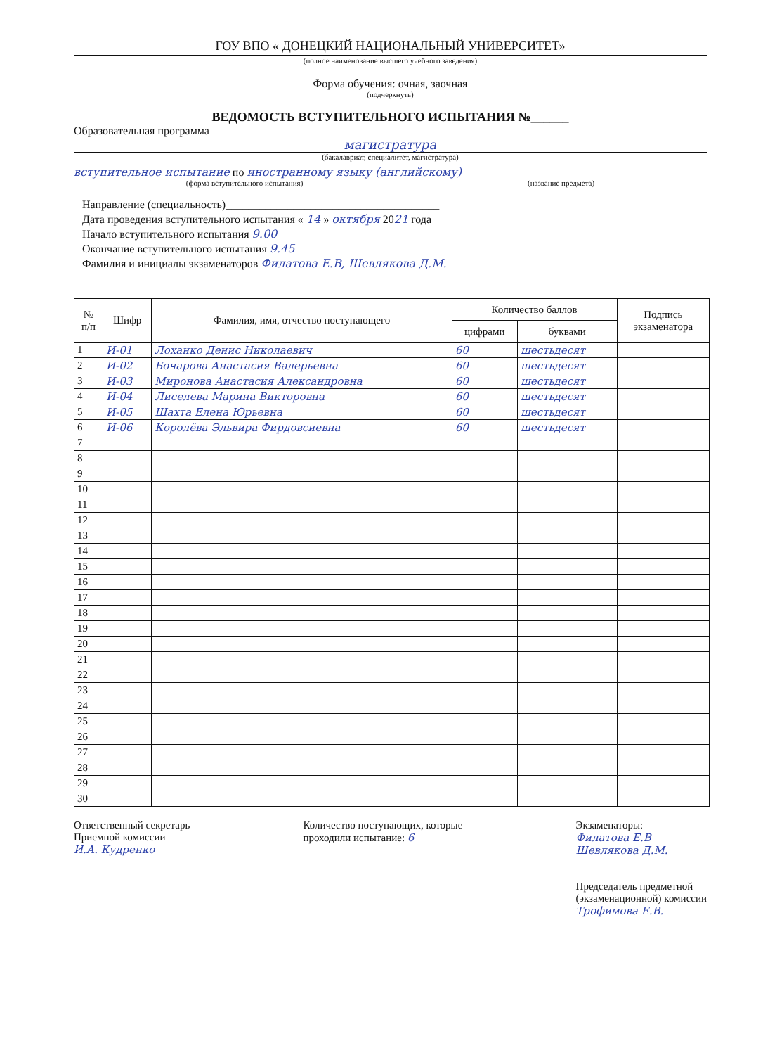ГОУ ВПО « ДОНЕЦКИЙ НАЦИОНАЛЬНЫЙ УНИВЕРСИТЕТ»
(полное наименование высшего учебного заведения)
Форма обучения: очная, заочная
(подчеркнуть)
ВЕДОМОСТЬ ВСТУПИТЕЛЬНОГО ИСПЫТАНИЯ №______
Образовательная программа
магистратура
(бакалавриат, специалитет, магистратура)
вступительное испытание по иностранному языку (английскому)
(форма вступительного испытания) (название предмета)
Направление (специальность)______________________________________
Дата проведения вступительного испытания « 14 » октября 2021 года
Начало вступительного испытания 9.00
Окончание вступительного испытания 9.45
Фамилия и инициалы экзаменаторов Филатова Е.В, Шевлякова Д.М.
| № п/п | Шифр | Фамилия, имя, отчество поступающего | Количество баллов | | Подпись экзаменатора |
| --- | --- | --- | --- | --- | --- |
| | | | цифрами | буквами | |
| 1 | И-01 | Лоханко Денис Николаевич | 60 | шестьдесят | |
| 2 | И-02 | Бочарова Анастасия Валерьевна | 60 | шестьдесят | |
| 3 | И-03 | Миронова Анастасия Александровна | 60 | шестьдесят | |
| 4 | И-04 | Лиселева Марина Викторовна | 60 | шестьдесят | |
| 5 | И-05 | Шахта Елена Юрьевна | 60 | шестьдесят | |
| 6 | И-06 | Королёва Эльвира Фирдовсиевна | 60 | шестьдесят | |
| 7 | | | | | |
| 8 | | | | | |
| 9 | | | | | |
| 10 | | | | | |
| 11 | | | | | |
| 12 | | | | | |
| 13 | | | | | |
| 14 | | | | | |
| 15 | | | | | |
| 16 | | | | | |
| 17 | | | | | |
| 18 | | | | | |
| 19 | | | | | |
| 20 | | | | | |
| 21 | | | | | |
| 22 | | | | | |
| 23 | | | | | |
| 24 | | | | | |
| 25 | | | | | |
| 26 | | | | | |
| 27 | | | | | |
| 28 | | | | | |
| 29 | | | | | |
| 30 | | | | | |
Ответственный секретарь
Приемной комиссии
И.А. Кудренко
Количество поступающих, которые
проходили испытание: 6
Экзаменаторы:
Филатова Е.В
Шевлякова Д.М.
Председатель предметной
(экзаменационной) комиссии
Трофимова Е.В.